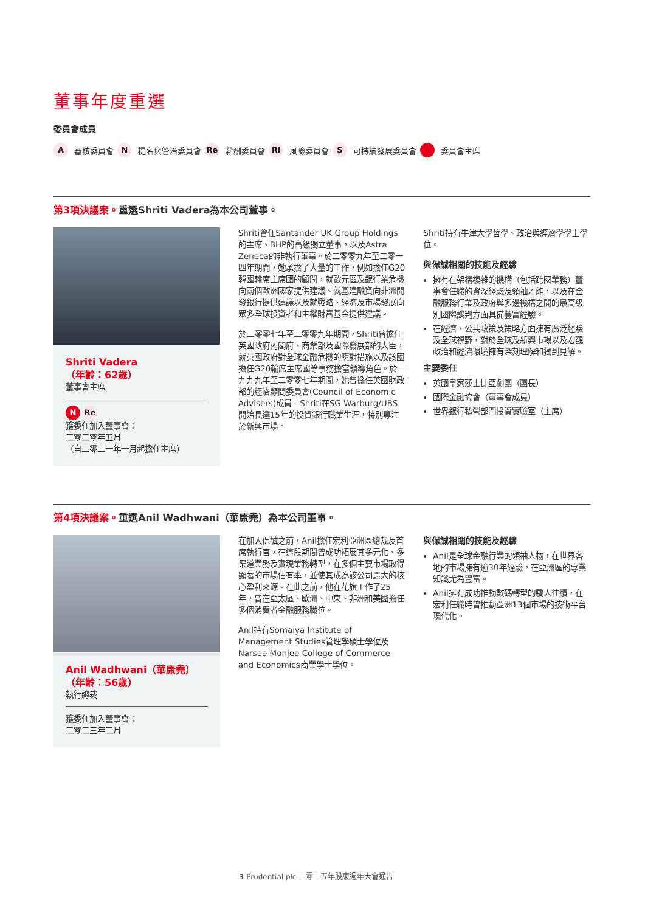董事年度重選
委員會成員
A審核委員會 N 提名與管治委員會 Re 薪酬委員會 Ri 風險委員會 S 可持續發展委員會 委員會主席
第3項決議案。重選Shriti Vadera為本公司董事。
Shriti Vadera
（年齡：62歲）
董事會主席
N Re
獲委任加入董事會：
二零二零年五月
（自二零二一年一月起擔任主席）
Shriti曾任Santander UK Group Holdings的主席、BHP的高級獨立董事，以及Astra Zeneca的非執行董事。於二零零九年至二零一四年期間，她承擔了大量的工作，例如擔任G20韓國輪席主席國的顧問，就歐元區及銀行業危機向兩個歐洲國家提供建議、就基建融資向非洲開發銀行提供建議以及就戰略、經濟及市場發展向眾多全球投資者和主權財富基金提供建議。
於二零零七年至二零零九年期間，Shriti曾擔任英國政府內閣府、商業部及國際發展部的大臣，就英國政府對全球金融危機的應對措施以及該國擔任G20輪席主席國等事務擔當領導角色。於一九九九年至二零零七年期間，她曾擔任英國財政部的經濟顧問委員會(Council of Economic Advisers)成員。Shriti在SG Warburg/UBS開始長達15年的投資銀行職業生涯，特別專注於新興市場。
Shriti持有牛津大學哲學、政治與經濟學學士學位。
與保誠相關的技能及經驗
擁有在架構複雜的機構（包括跨國業務）董事會任職的資深經驗及領袖才能，以及在金融服務行業及政府與多邊機構之間的最高級別國際談判方面具備豐富經驗。
在經濟、公共政策及策略方面擁有廣泛經驗及全球視野，對於全球及新興市場以及宏觀政治和經濟環境擁有深刻理解和獨到見解。
主要委任
英國皇家莎士比亞劇團（團長）
國際金融協會（董事會成員）
世界銀行私營部門投資實驗室（主席）
第4項決議案。重選Anil Wadhwani（華康堯）為本公司董事。
Anil Wadhwani（華康堯）
（年齡：56歲）
執行總裁
獲委任加入董事會：
二零二三年二月
在加入保誠之前，Anil擔任宏利亞洲區總裁及首席執行官，在這段期間曾成功拓展其多元化、多渠道業務及實現業務轉型，在多個主要市場取得顯著的市場佔有率，並使其成為該公司最大的核心盈利來源。在此之前，他在花旗工作了25年，曾在亞太區、歐洲、中東、非洲和美國擔任多個消費者金融服務職位。
Anil持有Somaiya Institute of Management Studies管理學碩士學位及Narsee Monjee College of Commerce and Economics商業學士學位。
與保誠相關的技能及經驗
Anil是全球金融行業的領袖人物，在世界各地的市場擁有逾30年經驗，在亞洲區的專業知識尤為豐富。
Anil擁有成功推動數碼轉型的驕人往績，在宏利任職時曾推動亞洲13個市場的技術平台現代化。
3 Prudential plc 二零二五年股東週年大會通告